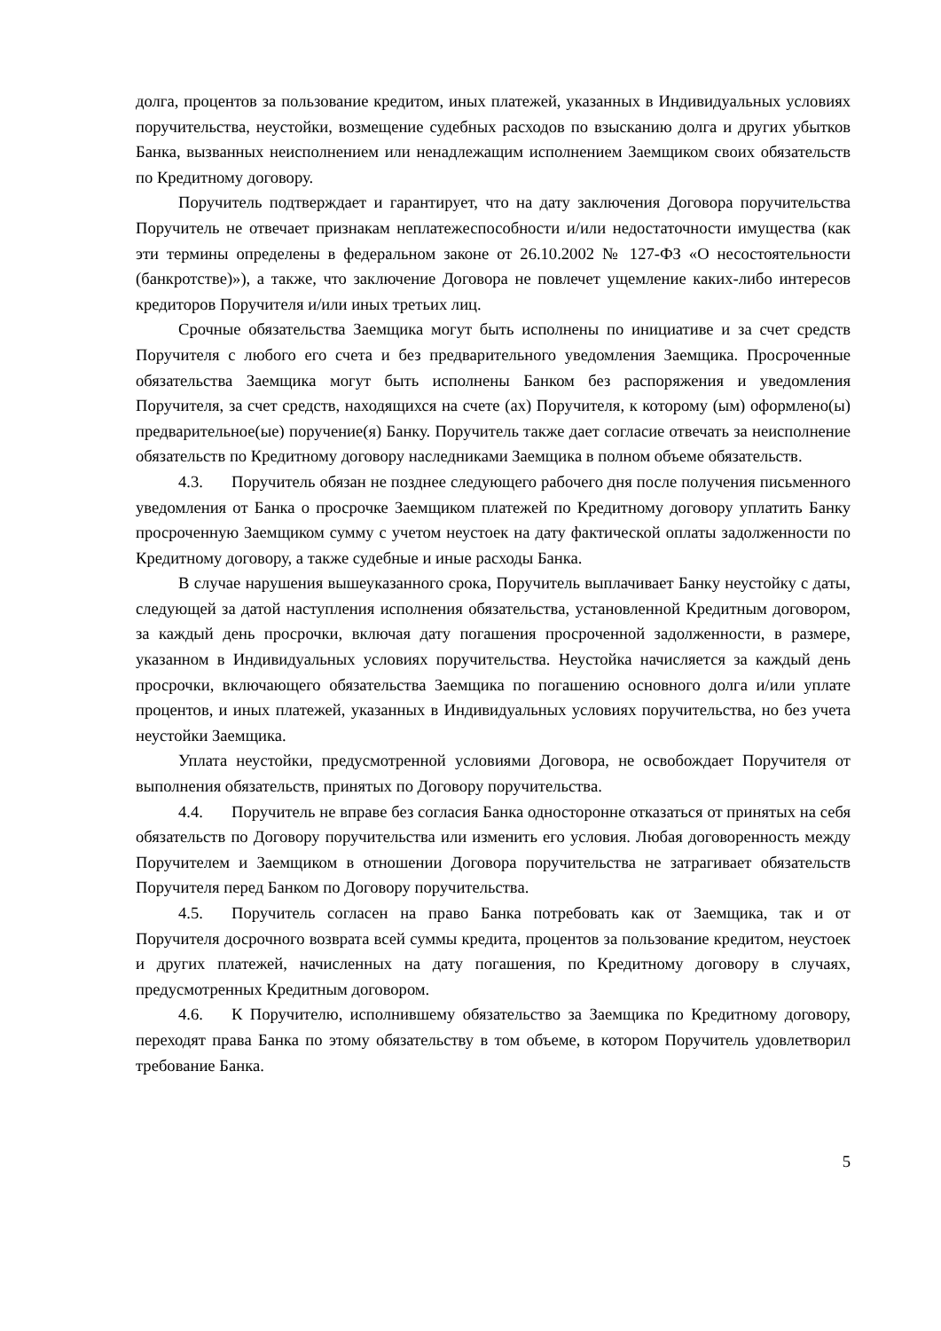долга, процентов за пользование кредитом, иных платежей, указанных в Индивидуальных условиях поручительства, неустойки, возмещение судебных расходов по взысканию долга и других убытков Банка, вызванных неисполнением или ненадлежащим исполнением Заемщиком своих обязательств по Кредитному договору.
Поручитель подтверждает и гарантирует, что на дату заключения Договора поручительства Поручитель не отвечает признакам неплатежеспособности и/или недостаточности имущества (как эти термины определены в федеральном законе от 26.10.2002 № 127-ФЗ «О несостоятельности (банкротстве)»), а также, что заключение Договора не повлечет ущемление каких-либо интересов кредиторов Поручителя и/или иных третьих лиц.
Срочные обязательства Заемщика могут быть исполнены по инициативе и за счет средств Поручителя с любого его счета и без предварительного уведомления Заемщика. Просроченные обязательства Заемщика могут быть исполнены Банком без распоряжения и уведомления Поручителя, за счет средств, находящихся на счете (ах) Поручителя, к которому (ым) оформлено(ы) предварительное(ые) поручение(я) Банку. Поручитель также дает согласие отвечать за неисполнение обязательств по Кредитному договору наследниками Заемщика в полном объеме обязательств.
4.3. Поручитель обязан не позднее следующего рабочего дня после получения письменного уведомления от Банка о просрочке Заемщиком платежей по Кредитному договору уплатить Банку просроченную Заемщиком сумму с учетом неустоек на дату фактической оплаты задолженности по Кредитному договору, а также судебные и иные расходы Банка.
В случае нарушения вышеуказанного срока, Поручитель выплачивает Банку неустойку с даты, следующей за датой наступления исполнения обязательства, установленной Кредитным договором, за каждый день просрочки, включая дату погашения просроченной задолженности, в размере, указанном в Индивидуальных условиях поручительства. Неустойка начисляется за каждый день просрочки, включающего обязательства Заемщика по погашению основного долга и/или уплате процентов, и иных платежей, указанных в Индивидуальных условиях поручительства, но без учета неустойки Заемщика.
Уплата неустойки, предусмотренной условиями Договора, не освобождает Поручителя от выполнения обязательств, принятых по Договору поручительства.
4.4. Поручитель не вправе без согласия Банка односторонне отказаться от принятых на себя обязательств по Договору поручительства или изменить его условия. Любая договоренность между Поручителем и Заемщиком в отношении Договора поручительства не затрагивает обязательств Поручителя перед Банком по Договору поручительства.
4.5. Поручитель согласен на право Банка потребовать как от Заемщика, так и от Поручителя досрочного возврата всей суммы кредита, процентов за пользование кредитом, неустоек и других платежей, начисленных на дату погашения, по Кредитному договору в случаях, предусмотренных Кредитным договором.
4.6. К Поручителю, исполнившему обязательство за Заемщика по Кредитному договору, переходят права Банка по этому обязательству в том объеме, в котором Поручитель удовлетворил требование Банка.
5